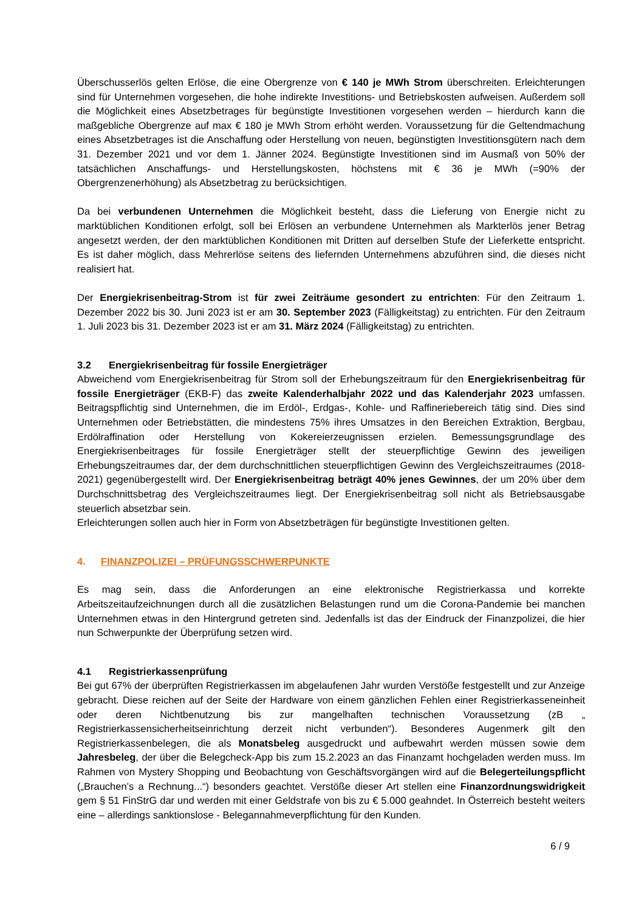Überschusserlös gelten Erlöse, die eine Obergrenze von € 140 je MWh Strom überschreiten. Erleichterungen sind für Unternehmen vorgesehen, die hohe indirekte Investitions- und Betriebskosten aufweisen. Außerdem soll die Möglichkeit eines Absetzbetrages für begünstigte Investitionen vorgesehen werden – hierdurch kann die maßgebliche Obergrenze auf max € 180 je MWh Strom erhöht werden. Voraussetzung für die Geltendmachung eines Absetzbetrages ist die Anschaffung oder Herstellung von neuen, begünstigten Investitionsgütern nach dem 31. Dezember 2021 und vor dem 1. Jänner 2024. Begünstigte Investitionen sind im Ausmaß von 50% der tatsächlichen Anschaffungs- und Herstellungskosten, höchstens mit € 36 je MWh (=90% der Obergrenzenerhöhung) als Absetzbetrag zu berücksichtigen.
Da bei verbundenen Unternehmen die Möglichkeit besteht, dass die Lieferung von Energie nicht zu marktüblichen Konditionen erfolgt, soll bei Erlösen an verbundene Unternehmen als Markterlös jener Betrag angesetzt werden, der den marktüblichen Konditionen mit Dritten auf derselben Stufe der Lieferkette entspricht. Es ist daher möglich, dass Mehrerlöse seitens des liefernden Unternehmens abzuführen sind, die dieses nicht realisiert hat.
Der Energiekrisenbeitrag-Strom ist für zwei Zeiträume gesondert zu entrichten: Für den Zeitraum 1. Dezember 2022 bis 30. Juni 2023 ist er am 30. September 2023 (Fälligkeitstag) zu entrichten. Für den Zeitraum 1. Juli 2023 bis 31. Dezember 2023 ist er am 31. März 2024 (Fälligkeitstag) zu entrichten.
3.2 Energiekrisenbeitrag für fossile Energieträger
Abweichend vom Energiekrisenbeitrag für Strom soll der Erhebungszeitraum für den Energiekrisenbeitrag für fossile Energieträger (EKB-F) das zweite Kalenderhalbjahr 2022 und das Kalenderjahr 2023 umfassen. Beitragspflichtig sind Unternehmen, die im Erdöl-, Erdgas-, Kohle- und Raffineriebereich tätig sind. Dies sind Unternehmen oder Betriebstätten, die mindestens 75% ihres Umsatzes in den Bereichen Extraktion, Bergbau, Erdölraffination oder Herstellung von Kokereierzeugnissen erzielen. Bemessungsgrundlage des Energiekrisenbeitrages für fossile Energieträger stellt der steuerpflichtige Gewinn des jeweiligen Erhebungszeitraumes dar, der dem durchschnittlichen steuerpflichtigen Gewinn des Vergleichszeitraumes (2018-2021) gegenübergestellt wird. Der Energiekrisenbeitrag beträgt 40% jenes Gewinnes, der um 20% über dem Durchschnittsbetrag des Vergleichszeitraumes liegt. Der Energiekrisenbeitrag soll nicht als Betriebsausgabe steuerlich absetzbar sein.
Erleichterungen sollen auch hier in Form von Absetzbeträgen für begünstigte Investitionen gelten.
4. FINANZPOLIZEI – PRÜFUNGSSCHWERPUNKTE
Es mag sein, dass die Anforderungen an eine elektronische Registrierkassa und korrekte Arbeitszeitaufzeichnungen durch all die zusätzlichen Belastungen rund um die Corona-Pandemie bei manchen Unternehmen etwas in den Hintergrund getreten sind. Jedenfalls ist das der Eindruck der Finanzpolizei, die hier nun Schwerpunkte der Überprüfung setzen wird.
4.1 Registrierkassenprüfung
Bei gut 67% der überprüften Registrierkassen im abgelaufenen Jahr wurden Verstöße festgestellt und zur Anzeige gebracht. Diese reichen auf der Seite der Hardware von einem gänzlichen Fehlen einer Registrierkasseneinheit oder deren Nichtbenutzung bis zur mangelhaften technischen Voraussetzung (zB „ Registrierkassensicherheitseinrichtung derzeit nicht verbunden“). Besonderes Augenmerk gilt den Registrierkassenbelegen, die als Monatsbeleg ausgedruckt und aufbewahrt werden müssen sowie dem Jahresbeleg, der über die Belegcheck-App bis zum 15.2.2023 an das Finanzamt hochgeladen werden muss. Im Rahmen von Mystery Shopping und Beobachtung von Geschäftsvorgängen wird auf die Belegerteilungspflicht („Brauchen’s a Rechnung...“) besonders geachtet. Verstöße dieser Art stellen eine Finanzordnungswidrigkeit gem § 51 FinStrG dar und werden mit einer Geldstrafe von bis zu € 5.000 geahndet. In Österreich besteht weiters eine – allerdings sanktionslose - Belegannahmeverpflichtung für den Kunden.
6 / 9